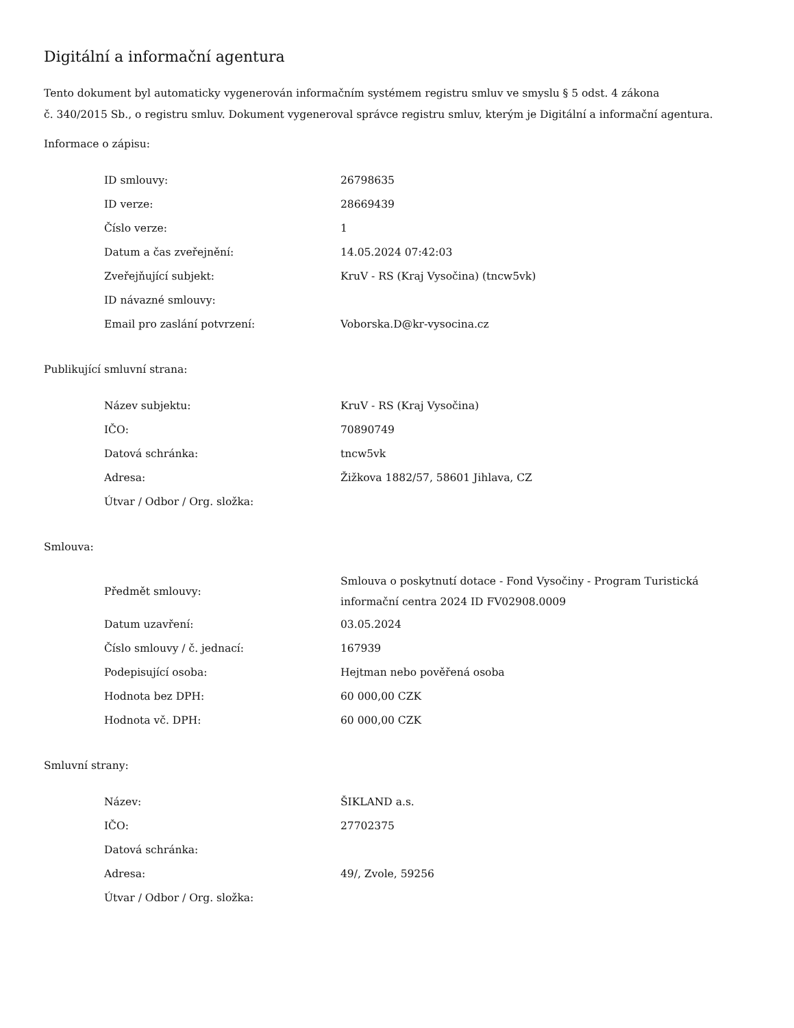Digitální a informační agentura
Tento dokument byl automaticky vygenerován informačním systémem registru smluv ve smyslu § 5 odst. 4 zákona
č. 340/2015 Sb., o registru smluv. Dokument vygeneroval správce registru smluv, kterým je Digitální a informační agentura.
Informace o zápisu:
| ID smlouvy: | 26798635 |
| ID verze: | 28669439 |
| Číslo verze: | 1 |
| Datum a čas zveřejnění: | 14.05.2024 07:42:03 |
| Zveřejňující subjekt: | KruV - RS (Kraj Vysočina) (tncw5vk) |
| ID návazné smlouvy: | |
| Email pro zaslání potvrzení: | Voborska.D@kr-vysocina.cz |
Publikující smluvní strana:
| Název subjektu: | KruV - RS (Kraj Vysočina) |
| IČO: | 70890749 |
| Datová schránka: | tncw5vk |
| Adresa: | Žižkova 1882/57, 58601 Jihlava, CZ |
| Útvar / Odbor / Org. složka: | |
Smlouva:
| Předmět smlouvy: | Smlouva o poskytnutí dotace - Fond Vysočiny - Program Turistická informační centra 2024 ID FV02908.0009 |
| Datum uzavření: | 03.05.2024 |
| Číslo smlouvy / č. jednací: | 167939 |
| Podepisující osoba: | Hejtman nebo pověřená osoba |
| Hodnota bez DPH: | 60 000,00 CZK |
| Hodnota vč. DPH: | 60 000,00 CZK |
Smluvní strany:
| Název: | ŠIKLAND a.s. |
| IČO: | 27702375 |
| Datová schránka: | |
| Adresa: | 49/, Zvole, 59256 |
| Útvar / Odbor / Org. složka: | |